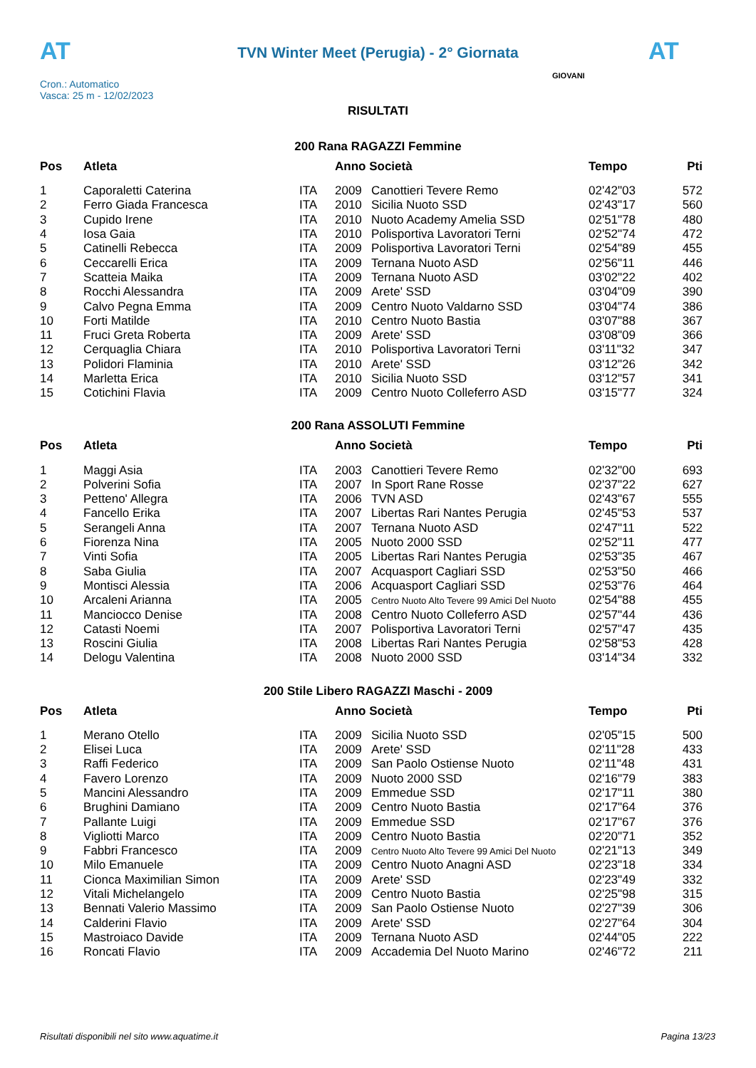AT AT
TVN Winter Meet (Perugia) - 2° Giornata
Cron.: Automatico
Vasca: 25 m - 12/02/2023
GIOVANI
RISULTATI
200 Rana RAGAZZI Femmine
| Pos | Atleta | | Anno Società | | Tempo | Pti |
| --- | --- | --- | --- | --- | --- | --- |
| 1 | Caporaletti Caterina | ITA | 2009 | Canottieri Tevere Remo | 02'42"03 | 572 |
| 2 | Ferro Giada Francesca | ITA | 2010 | Sicilia Nuoto SSD | 02'43"17 | 560 |
| 3 | Cupido Irene | ITA | 2010 | Nuoto Academy Amelia SSD | 02'51"78 | 480 |
| 4 | Iosa Gaia | ITA | 2010 | Polisportiva Lavoratori Terni | 02'52"74 | 472 |
| 5 | Catinelli Rebecca | ITA | 2009 | Polisportiva Lavoratori Terni | 02'54"89 | 455 |
| 6 | Ceccarelli Erica | ITA | 2009 | Ternana Nuoto ASD | 02'56"11 | 446 |
| 7 | Scatteia Maika | ITA | 2009 | Ternana Nuoto ASD | 03'02"22 | 402 |
| 8 | Rocchi Alessandra | ITA | 2009 | Arete' SSD | 03'04"09 | 390 |
| 9 | Calvo Pegna Emma | ITA | 2009 | Centro Nuoto Valdarno SSD | 03'04"74 | 386 |
| 10 | Forti Matilde | ITA | 2010 | Centro Nuoto Bastia | 03'07"88 | 367 |
| 11 | Fruci Greta Roberta | ITA | 2009 | Arete' SSD | 03'08"09 | 366 |
| 12 | Cerquaglia Chiara | ITA | 2010 | Polisportiva Lavoratori Terni | 03'11"32 | 347 |
| 13 | Polidori Flaminia | ITA | 2010 | Arete' SSD | 03'12"26 | 342 |
| 14 | Marletta Erica | ITA | 2010 | Sicilia Nuoto SSD | 03'12"57 | 341 |
| 15 | Cotichini Flavia | ITA | 2009 | Centro Nuoto Colleferro ASD | 03'15"77 | 324 |
200 Rana ASSOLUTI Femmine
| Pos | Atleta | | Anno Società | | Tempo | Pti |
| --- | --- | --- | --- | --- | --- | --- |
| 1 | Maggi Asia | ITA | 2003 | Canottieri Tevere Remo | 02'32"00 | 693 |
| 2 | Polverini Sofia | ITA | 2007 | In Sport Rane Rosse | 02'37"22 | 627 |
| 3 | Petteno' Allegra | ITA | 2006 | TVN ASD | 02'43"67 | 555 |
| 4 | Fancello Erika | ITA | 2007 | Libertas Rari Nantes Perugia | 02'45"53 | 537 |
| 5 | Serangeli Anna | ITA | 2007 | Ternana Nuoto ASD | 02'47"11 | 522 |
| 6 | Fiorenza Nina | ITA | 2005 | Nuoto 2000 SSD | 02'52"11 | 477 |
| 7 | Vinti Sofia | ITA | 2005 | Libertas Rari Nantes Perugia | 02'53"35 | 467 |
| 8 | Saba Giulia | ITA | 2007 | Acquasport Cagliari SSD | 02'53"50 | 466 |
| 9 | Montisci Alessia | ITA | 2006 | Acquasport Cagliari SSD | 02'53"76 | 464 |
| 10 | Arcaleni Arianna | ITA | 2005 | Centro Nuoto Alto Tevere 99 Amici Del Nuoto | 02'54"88 | 455 |
| 11 | Manciocco Denise | ITA | 2008 | Centro Nuoto Colleferro ASD | 02'57"44 | 436 |
| 12 | Catasti Noemi | ITA | 2007 | Polisportiva Lavoratori Terni | 02'57"47 | 435 |
| 13 | Roscini Giulia | ITA | 2008 | Libertas Rari Nantes Perugia | 02'58"53 | 428 |
| 14 | Delogu Valentina | ITA | 2008 | Nuoto 2000 SSD | 03'14"34 | 332 |
200 Stile Libero RAGAZZI Maschi - 2009
| Pos | Atleta | | Anno Società | | Tempo | Pti |
| --- | --- | --- | --- | --- | --- | --- |
| 1 | Merano Otello | ITA | 2009 | Sicilia Nuoto SSD | 02'05"15 | 500 |
| 2 | Elisei Luca | ITA | 2009 | Arete' SSD | 02'11"28 | 433 |
| 3 | Raffi Federico | ITA | 2009 | San Paolo Ostiense Nuoto | 02'11"48 | 431 |
| 4 | Favero Lorenzo | ITA | 2009 | Nuoto 2000 SSD | 02'16"79 | 383 |
| 5 | Mancini Alessandro | ITA | 2009 | Emmedue SSD | 02'17"11 | 380 |
| 6 | Brughini Damiano | ITA | 2009 | Centro Nuoto Bastia | 02'17"64 | 376 |
| 7 | Pallante Luigi | ITA | 2009 | Emmedue SSD | 02'17"67 | 376 |
| 8 | Vigliotti Marco | ITA | 2009 | Centro Nuoto Bastia | 02'20"71 | 352 |
| 9 | Fabbri Francesco | ITA | 2009 | Centro Nuoto Alto Tevere 99 Amici Del Nuoto | 02'21"13 | 349 |
| 10 | Milo Emanuele | ITA | 2009 | Centro Nuoto Anagni ASD | 02'23"18 | 334 |
| 11 | Cionca Maximilian Simon | ITA | 2009 | Arete' SSD | 02'23"49 | 332 |
| 12 | Vitali Michelangelo | ITA | 2009 | Centro Nuoto Bastia | 02'25"98 | 315 |
| 13 | Bennati Valerio Massimo | ITA | 2009 | San Paolo Ostiense Nuoto | 02'27"39 | 306 |
| 14 | Calderini Flavio | ITA | 2009 | Arete' SSD | 02'27"64 | 304 |
| 15 | Mastroiaco Davide | ITA | 2009 | Ternana Nuoto ASD | 02'44"05 | 222 |
| 16 | Roncati Flavio | ITA | 2009 | Accademia Del Nuoto Marino | 02'46"72 | 211 |
Risultati disponibili nel sito www.aquatime.it Pagina 13/23